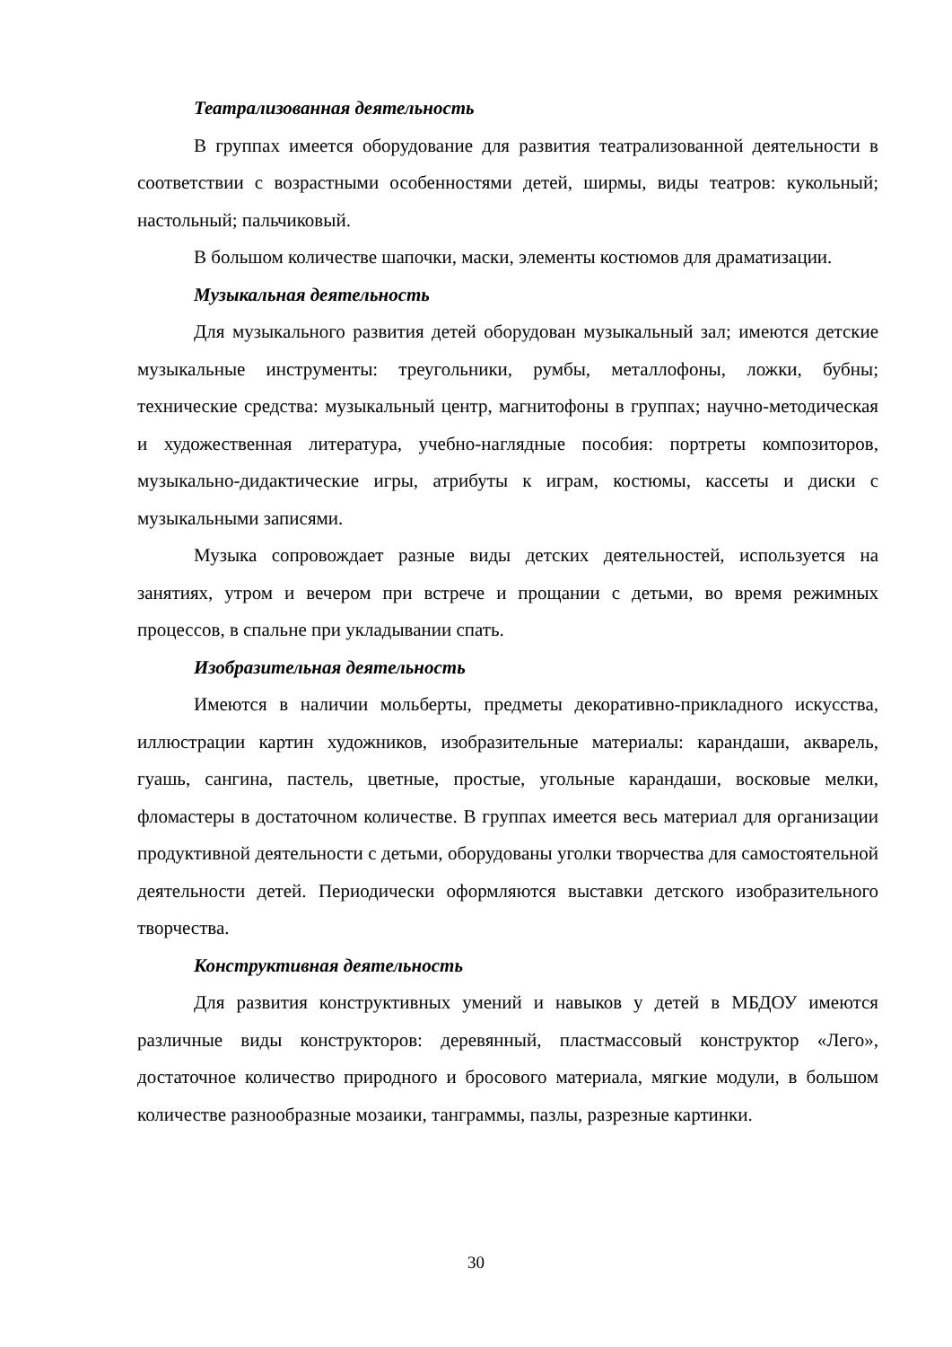Театрализованная деятельность
В группах имеется оборудование для развития театрализованной деятельности в соответствии с возрастными особенностями детей, ширмы, виды театров: кукольный; настольный; пальчиковый.
В большом количестве шапочки, маски, элементы костюмов для драматизации.
Музыкальная деятельность
Для музыкального развития детей оборудован музыкальный зал; имеются детские музыкальные инструменты: треугольники, румбы, металлофоны, ложки, бубны; технические средства: музыкальный центр, магнитофоны в группах; научно-методическая и художественная литература, учебно-наглядные пособия: портреты композиторов, музыкально-дидактические игры, атрибуты к играм, костюмы, кассеты и диски с музыкальными записями.
Музыка сопровождает разные виды детских деятельностей, используется на занятиях, утром и вечером при встрече и прощании с детьми, во время режимных процессов, в спальне при укладывании спать.
Изобразительная деятельность
Имеются в наличии мольберты, предметы декоративно-прикладного искусства, иллюстрации картин художников, изобразительные материалы: карандаши, акварель, гуашь, сангина, пастель, цветные, простые, угольные карандаши, восковые мелки, фломастеры в достаточном количестве. В группах имеется весь материал для организации продуктивной деятельности с детьми, оборудованы уголки творчества для самостоятельной деятельности детей. Периодически оформляются выставки детского изобразительного творчества.
Конструктивная деятельность
Для развития конструктивных умений и навыков у детей в МБДОУ имеются различные виды конструкторов: деревянный, пластмассовый конструктор «Лего», достаточное количество природного и бросового материала, мягкие модули, в большом количестве разнообразные мозаики, танграммы, пазлы, разрезные картинки.
30